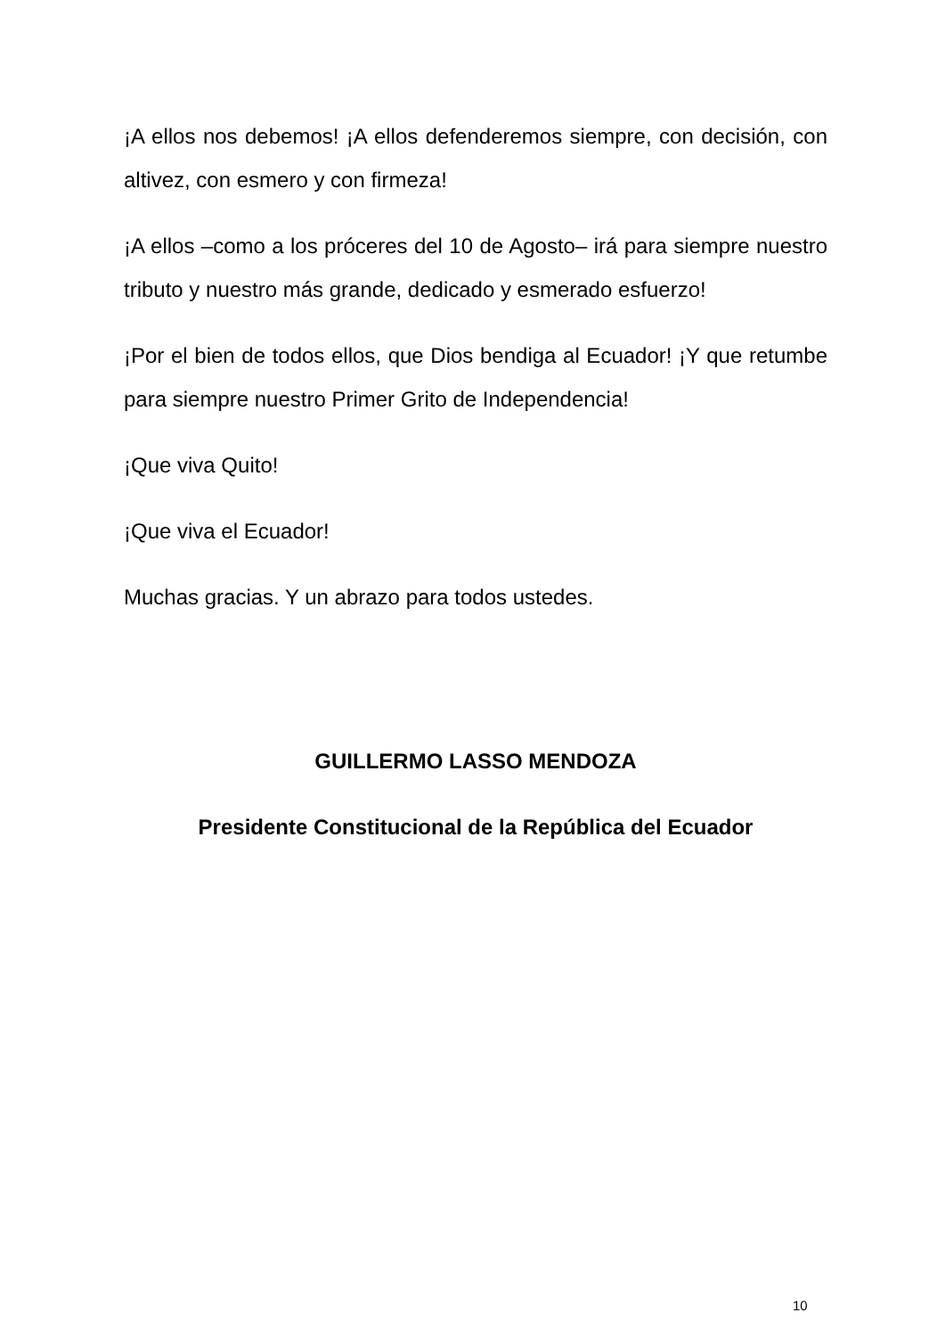¡A ellos nos debemos! ¡A ellos defenderemos siempre, con decisión, con altivez, con esmero y con firmeza!
¡A ellos –como a los próceres del 10 de Agosto– irá para siempre nuestro tributo y nuestro más grande, dedicado y esmerado esfuerzo!
¡Por el bien de todos ellos, que Dios bendiga al Ecuador! ¡Y que retumbe para siempre nuestro Primer Grito de Independencia!
¡Que viva Quito!
¡Que viva el Ecuador!
Muchas gracias. Y un abrazo para todos ustedes.
GUILLERMO LASSO MENDOZA
Presidente Constitucional de la República del Ecuador
10